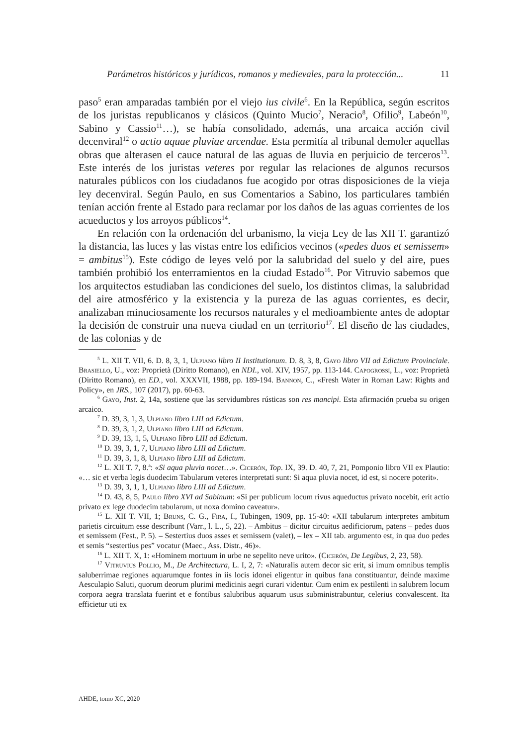Parámetros históricos y jurídicos, romanos y medievales, para la protección... 11
paso<sup>5</sup> eran amparadas también por el viejo ius civile<sup>6</sup>. En la República, según escritos de los juristas republicanos y clásicos (Quinto Mucio<sup>7</sup>, Neracio<sup>8</sup>, Ofilio<sup>9</sup>, Labeón<sup>10</sup>, Sabino y Cassio<sup>11</sup>…), se había consolidado, además, una arcaica acción civil decenviral<sup>12</sup> o actio aquae pluviae arcendae. Esta permitía al tribunal demoler aquellas obras que alterasen el cauce natural de las aguas de lluvia en perjuicio de terceros<sup>13</sup>. Este interés de los juristas veteres por regular las relaciones de algunos recursos naturales públicos con los ciudadanos fue acogido por otras disposiciones de la vieja ley decenviral. Según Paulo, en sus Comentarios a Sabino, los particulares también tenían acción frente al Estado para reclamar por los daños de las aguas corrientes de los acueductos y los arroyos públicos<sup>14</sup>.
En relación con la ordenación del urbanismo, la vieja Ley de las XII T. garantizó la distancia, las luces y las vistas entre los edificios vecinos («pedes duos et semissem» = ambitus<sup>15</sup>). Este código de leyes veló por la salubridad del suelo y del aire, pues también prohibió los enterramientos en la ciudad Estado<sup>16</sup>. Por Vitruvio sabemos que los arquitectos estudiaban las condiciones del suelo, los distintos climas, la salubridad del aire atmosférico y la existencia y la pureza de las aguas corrientes, es decir, analizaban minuciosamente los recursos naturales y el medioambiente antes de adoptar la decisión de construir una nueva ciudad en un territorio<sup>17</sup>. El diseño de las ciudades, de las colonias y de
<sup>5</sup> L. XII T. VII, 6. D. 8, 3, 1, Ulpiano libro II Institutionum. D. 8, 3, 8, Gayo libro VII ad Edictum Provinciale. Brasiello, U., voz: Proprietà (Diritto Romano), en NDI., vol. XIV, 1957, pp. 113-144. Capogrossi, L., voz: Proprietà (Diritto Romano), en ED., vol. XXXVII, 1988, pp. 189-194. Bannon, C., «Fresh Water in Roman Law: Rights and Policy», en JRS., 107 (2017), pp. 60-63.
<sup>6</sup> Gayo, Inst. 2, 14a, sostiene que las servidumbres rústicas son res mancipi. Esta afirmación prueba su origen arcaico.
<sup>7</sup> D. 39, 3, 1, 3, Ulpiano libro LIII ad Edictum.
<sup>8</sup> D. 39, 3, 1, 2, Ulpiano libro LIII ad Edictum.
<sup>9</sup> D. 39, 13, 1, 5, Ulpiano libro LIII ad Edictum.
<sup>10</sup> D. 39, 3, 1, 7, Ulpiano libro LIII ad Edictum.
<sup>11</sup> D. 39, 3, 1, 8, Ulpiano libro LIII ad Edictum.
<sup>12</sup> L. XII T. 7, 8.ª: «Si aqua pluvia nocet…». Cicerón, Top. IX, 39. D. 40, 7, 21, Pomponio libro VII ex Plautio: «… sic et verba legis duodecim Tabularum veteres interpretati sunt: Si aqua pluvia nocet, id est, si nocere poterit».
<sup>13</sup> D. 39, 3, 1, 1, Ulpiano libro LIII ad Edictum.
<sup>14</sup> D. 43, 8, 5, Paulo libro XVI ad Sabinum: «Si per publicum locum rivus aqueductus privato nocebit, erit actio privato ex lege duodecim tabularum, ut noxa domino caveatur».
<sup>15</sup> L. XII T. VII, 1; Bruns, C. G., Fira, I., Tubingen, 1909, pp. 15-40: «XII tabularum interpretes ambitum parietis circuitum esse describunt (Varr., l. L., 5, 22). – Ambitus – dicitur circuitus aedificiorum, patens – pedes duos et semissem (Fest., P. 5). – Sestertius duos asses et semissem (valet), – lex – XII tab. argumento est, in qua duo pedes et semis “sestertius pes” vocatur (Maec., Ass. Distr., 46)».
<sup>16</sup> L. XII T. X, 1: «Hominem mortuum in urbe ne sepelito neve urito». (Cicerón, De Legibus, 2, 23, 58).
<sup>17</sup> Vitruvius Pollio, M., De Architectura, L. I, 2, 7: «Naturalis autem decor sic erit, si imum omnibus templis saluberrimae regiones aquarumque fontes in iis locis idonei eligentur in quibus fana constituantur, deinde maxime Aesculapio Saluti, quorum deorum plurimi medicinis aegri curari videntur. Cum enim ex pestilenti in salubrem locum corpora aegra translata fuerint et e fontibus salubribus aquarum usus subministrabuntur, celerius convalescent. Ita efficietur uti ex
AHDE, tomo XC, 2020